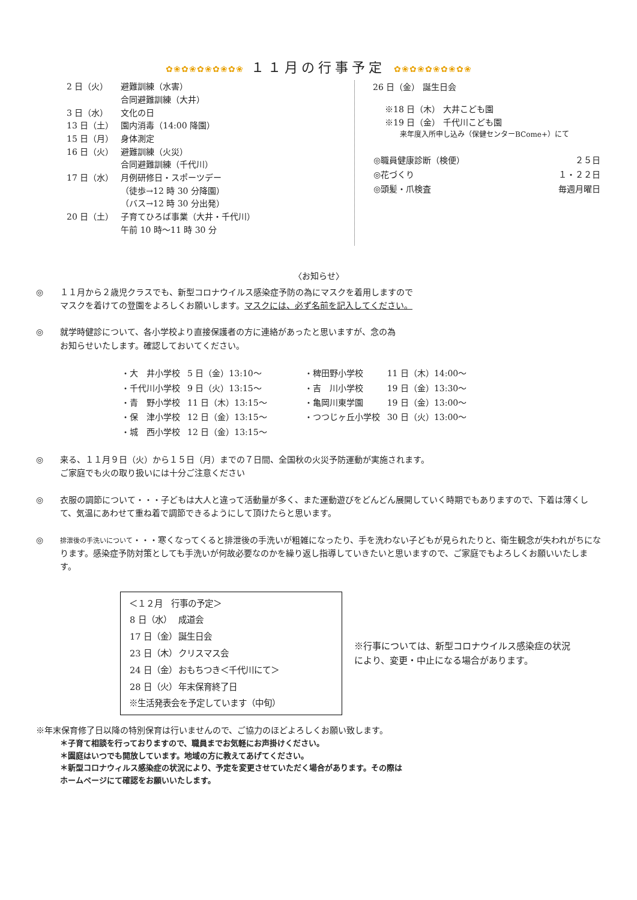✿❀✿❀✿❀✿❀✿❀ １１月の行事予定 ✿❀✿❀✿❀✿❀✿❀
| 2 日（火） | 避難訓練（水害） 合同避難訓練（大井） |
| 3 日（水） | 文化の日 |
| 13 日（土） | 園内消毒（14:00 降園） |
| 15 日（月） | 身体測定 |
| 16 日（火） | 避難訓練（火災） 合同避難訓練（千代川） |
| 17 日（水） | 月例研修日・スポーツデー （徒歩→12 時 30 分降園） （バス→12 時 30 分出発） |
| 20 日（土） | 子育てひろば事業（大井・千代川） 午前 10 時～11 時 30 分 |
26 日（金） 誕生日会
※18 日（木） 大井こども園
※19 日（金） 千代川こども園
来年度入所申し込み（保健センターBCome+）にて
| ◎職員健康診断（検便） | ２５日 |
| ◎花づくり | １・２２日 |
| ◎頭髪・爪検査 | 毎週月曜日 |
〈お知らせ〉
◎ １１月から２歳児クラスでも、新型コロナウイルス感染症予防の為にマスクを着用しますので
マスクを着けての登園をよろしくお願いします。マスクには、必ず名前を記入してください。
◎ 就学時健診について、各小学校より直接保護者の方に連絡があったと思いますが、念の為
お知らせいたします。確認しておいてください。
| ・大 井小学校 | 5 日（金）13:10～ | ・稗田野小学校 | 11 日（木）14:00～ |
| ・千代川小学校 | 9 日（火）13:15～ | ・吉 川小学校 | 19 日（金）13:30～ |
| ・青 野小学校 | 11 日（木）13:15～ | ・亀岡川東学園 | 19 日（金）13:00～ |
| ・保 津小学校 | 12 日（金）13:15～ | ・つつじヶ丘小学校 | 30 日（火）13:00～ |
| ・城 西小学校 | 12 日（金）13:15～ | | |
◎ 来る、１１月９日（火）から１５日（月）までの７日間、全国秋の火災予防運動が実施されます。
ご家庭でも火の取り扱いには十分ご注意ください
◎ 衣服の調節について・・・子どもは大人と違って活動量が多く、また運動遊びをどんどん展開していく時期でもありますので、下着は薄くして、気温にあわせて重ね着で調節できるようにして頂けたらと思います。
◎
排泄後の手洗いについて・・・寒くなってくると排泄後の手洗いが粗雑になったり、手を洗わない子どもが見られたりと、衛生観念が失われがちになります。感染症予防対策としても手洗いが何故必要なのかを繰り返し指導していきたいと思いますので、ご家庭でもよろしくお願いいたします。
＜１２月　行事の予定＞
| 8 日（水） | 成道会 |
| 17 日（金） | 誕生日会 |
| 23 日（木） | クリスマス会 |
| 24 日（金） | おもちつき＜千代川にて＞ |
| 28 日（火） | 年末保育終了日 |
※生活発表会を予定しています（中旬）
※行事については、新型コロナウイルス感染症の状況により、変更・中止になる場合があります。
※年末保育修了日以降の特別保育は行いませんので、ご協力のほどよろしくお願い致します。
＊子育て相談を行っておりますので、職員までお気軽にお声掛けください。
＊園庭はいつでも開放しています。地域の方に教えてあげてください。
＊新型コロナウィルス感染症の状況により、予定を変更させていただく場合があります。その際は
ホームページにて確認をお願いいたします。